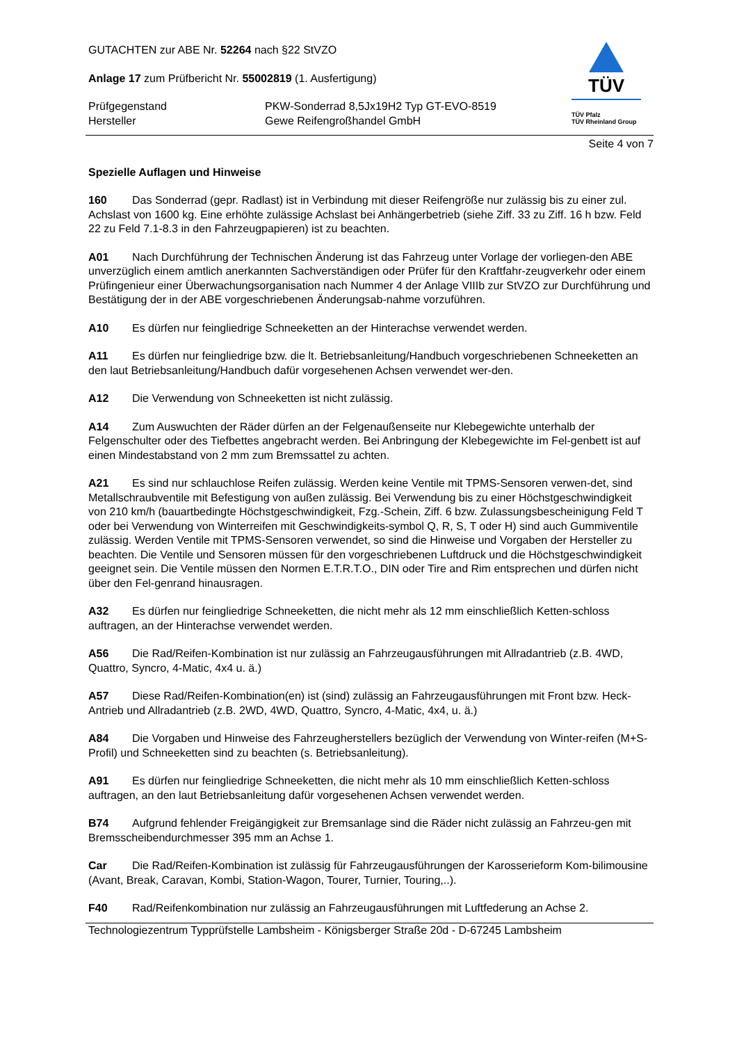TÜV
TÜV Pfalz
TÜV Rheinland Group
GUTACHTEN zur ABE Nr. 52264 nach §22 StVZO
Anlage 17 zum Prüfbericht Nr. 55002819 (1. Ausfertigung)
Prüfgegenstand
Hersteller
PKW-Sonderrad 8,5Jx19H2 Typ GT-EVO-8519
Gewe Reifengroßhandel GmbH
Seite 4 von 7
Spezielle Auflagen und Hinweise
160 Das Sonderrad (gepr. Radlast) ist in Verbindung mit dieser Reifengröße nur zulässig bis zu einer zul. Achslast von 1600 kg. Eine erhöhte zulässige Achslast bei Anhängerbetrieb (siehe Ziff. 33 zu Ziff. 16 h bzw. Feld 22 zu Feld 7.1-8.3 in den Fahrzeugpapieren) ist zu beachten.
A01 Nach Durchführung der Technischen Änderung ist das Fahrzeug unter Vorlage der vorliegen-den ABE unverzüglich einem amtlich anerkannten Sachverständigen oder Prüfer für den Kraftfahr-zeugverkehr oder einem Prüfingenieur einer Überwachungsorganisation nach Nummer 4 der Anlage VIIIb zur StVZO zur Durchführung und Bestätigung der in der ABE vorgeschriebenen Änderungsab-nahme vorzuführen.
A10 Es dürfen nur feingliedrige Schneeketten an der Hinterachse verwendet werden.
A11 Es dürfen nur feingliedrige bzw. die lt. Betriebsanleitung/Handbuch vorgeschriebenen Schneeketten an den laut Betriebsanleitung/Handbuch dafür vorgesehenen Achsen verwendet wer-den.
A12 Die Verwendung von Schneeketten ist nicht zulässig.
A14 Zum Auswuchten der Räder dürfen an der Felgenaußenseite nur Klebegewichte unterhalb der Felgenschulter oder des Tiefbettes angebracht werden. Bei Anbringung der Klebegewichte im Fel-genbett ist auf einen Mindestabstand von 2 mm zum Bremssattel zu achten.
A21 Es sind nur schlauchlose Reifen zulässig. Werden keine Ventile mit TPMS-Sensoren verwen-det, sind Metallschraubventile mit Befestigung von außen zulässig. Bei Verwendung bis zu einer Höchstgeschwindigkeit von 210 km/h (bauartbedingte Höchstgeschwindigkeit, Fzg.-Schein, Ziff. 6 bzw. Zulassungsbescheinigung Feld T oder bei Verwendung von Winterreifen mit Geschwindigkeits-symbol Q, R, S, T oder H) sind auch Gummiventile zulässig. Werden Ventile mit TPMS-Sensoren verwendet, so sind die Hinweise und Vorgaben der Hersteller zu beachten. Die Ventile und Sensoren müssen für den vorgeschriebenen Luftdruck und die Höchstgeschwindigkeit geeignet sein. Die Ventile müssen den Normen E.T.R.T.O., DIN oder Tire and Rim entsprechen und dürfen nicht über den Fel-genrand hinausragen.
A32 Es dürfen nur feingliedrige Schneeketten, die nicht mehr als 12 mm einschließlich Ketten-schloss auftragen, an der Hinterachse verwendet werden.
A56 Die Rad/Reifen-Kombination ist nur zulässig an Fahrzeugausführungen mit Allradantrieb (z.B. 4WD, Quattro, Syncro, 4-Matic, 4x4 u. ä.)
A57 Diese Rad/Reifen-Kombination(en) ist (sind) zulässig an Fahrzeugausführungen mit Front bzw. Heck-Antrieb und Allradantrieb (z.B. 2WD, 4WD, Quattro, Syncro, 4-Matic, 4x4, u. ä.)
A84 Die Vorgaben und Hinweise des Fahrzeugherstellers bezüglich der Verwendung von Winter-reifen (M+S-Profil) und Schneeketten sind zu beachten (s. Betriebsanleitung).
A91 Es dürfen nur feingliedrige Schneeketten, die nicht mehr als 10 mm einschließlich Ketten-schloss auftragen, an den laut Betriebsanleitung dafür vorgesehenen Achsen verwendet werden.
B74 Aufgrund fehlender Freigängigkeit zur Bremsanlage sind die Räder nicht zulässig an Fahrzeu-gen mit Bremsscheibendurchmesser 395 mm an Achse 1.
Car Die Rad/Reifen-Kombination ist zulässig für Fahrzeugausführungen der Karosserieform Kom-bilimousine (Avant, Break, Caravan, Kombi, Station-Wagon, Tourer, Turnier, Touring,..).
F40 Rad/Reifenkombination nur zulässig an Fahrzeugausführungen mit Luftfederung an Achse 2.
Technologiezentrum Typprüfstelle Lambsheim - Königsberger Straße 20d - D-67245 Lambsheim